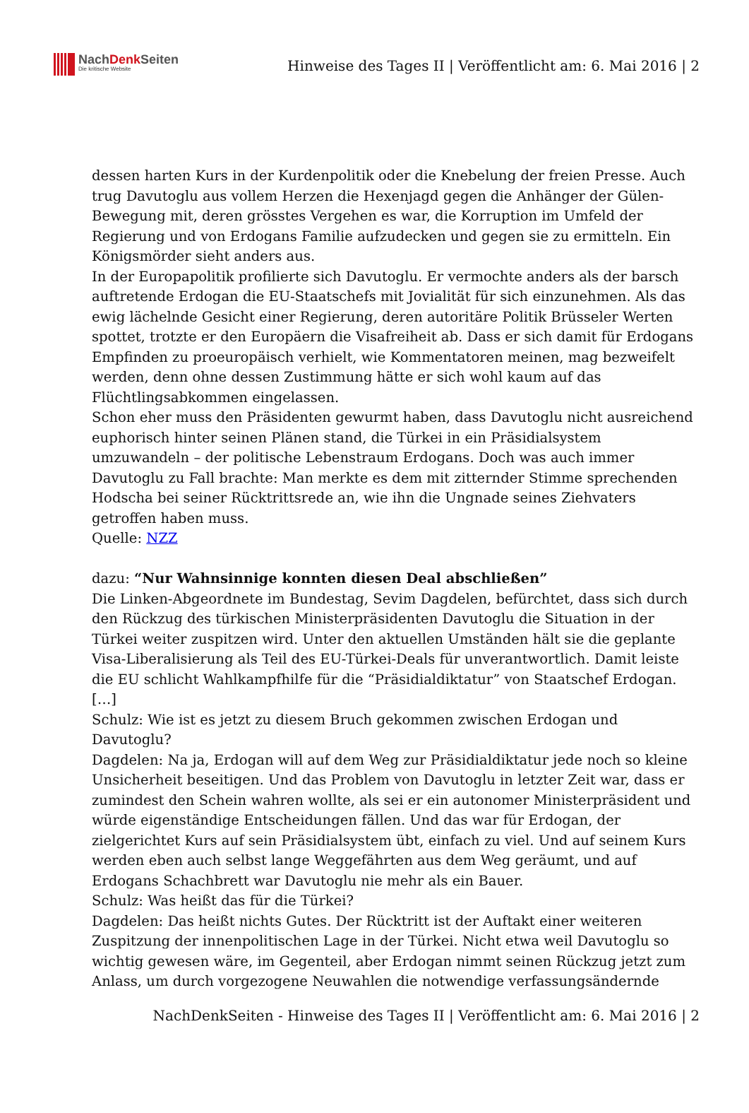NachDenk Seiten
Die kritische Website
Hinweise des Tages II | Veröffentlicht am: 6. Mai 2016 | 2
dessen harten Kurs in der Kurdenpolitik oder die Knebelung der freien Presse. Auch trug Davutoglu aus vollem Herzen die Hexenjagd gegen die Anhänger der Gülen-Bewegung mit, deren grösstes Vergehen es war, die Korruption im Umfeld der Regierung und von Erdogans Familie aufzudecken und gegen sie zu ermitteln. Ein Königsmörder sieht anders aus.
In der Europapolitik profilierte sich Davutoglu. Er vermochte anders als der barsch auftretende Erdogan die EU-Staatschefs mit Jovialität für sich einzunehmen. Als das ewig lächelnde Gesicht einer Regierung, deren autoritäre Politik Brüsseler Werten spottet, trotzte er den Europäern die Visafreiheit ab. Dass er sich damit für Erdogans Empfinden zu proeuropäisch verhielt, wie Kommentatoren meinen, mag bezweifelt werden, denn ohne dessen Zustimmung hätte er sich wohl kaum auf das Flüchtlingsabkommen eingelassen.
Schon eher muss den Präsidenten gewurmt haben, dass Davutoglu nicht ausreichend euphorisch hinter seinen Plänen stand, die Türkei in ein Präsidialsystem umzuwandeln – der politische Lebenstraum Erdogans. Doch was auch immer Davutoglu zu Fall brachte: Man merkte es dem mit zitternder Stimme sprechenden Hodscha bei seiner Rücktrittsrede an, wie ihn die Ungnade seines Ziehvaters getroffen haben muss.
Quelle: NZZ
dazu: “Nur Wahnsinnige konnten diesen Deal abschließen”
Die Linken-Abgeordnete im Bundestag, Sevim Dagdelen, befürchtet, dass sich durch den Rückzug des türkischen Ministerpräsidenten Davutoglu die Situation in der Türkei weiter zuspitzen wird. Unter den aktuellen Umständen hält sie die geplante Visa-Liberalisierung als Teil des EU-Türkei-Deals für unverantwortlich. Damit leiste die EU schlicht Wahlkampfhilfe für die “Präsidialdiktatur” von Staatschef Erdogan. […]
Schulz: Wie ist es jetzt zu diesem Bruch gekommen zwischen Erdogan und Davutoglu?
Dagdelen: Na ja, Erdogan will auf dem Weg zur Präsidialdiktatur jede noch so kleine Unsicherheit beseitigen. Und das Problem von Davutoglu in letzter Zeit war, dass er zumindest den Schein wahren wollte, als sei er ein autonomer Ministerpräsident und würde eigenständige Entscheidungen fällen. Und das war für Erdogan, der zielgerichtet Kurs auf sein Präsidialsystem übt, einfach zu viel. Und auf seinem Kurs werden eben auch selbst lange Weggefährten aus dem Weg geräumt, und auf Erdogans Schachbrett war Davutoglu nie mehr als ein Bauer.
Schulz: Was heißt das für die Türkei?
Dagdelen: Das heißt nichts Gutes. Der Rücktritt ist der Auftakt einer weiteren Zuspitzung der innenpolitischen Lage in der Türkei. Nicht etwa weil Davutoglu so wichtig gewesen wäre, im Gegenteil, aber Erdogan nimmt seinen Rückzug jetzt zum Anlass, um durch vorgezogene Neuwahlen die notwendige verfassungsändernde
NachDenkSeiten - Hinweise des Tages II | Veröffentlicht am: 6. Mai 2016 | 2